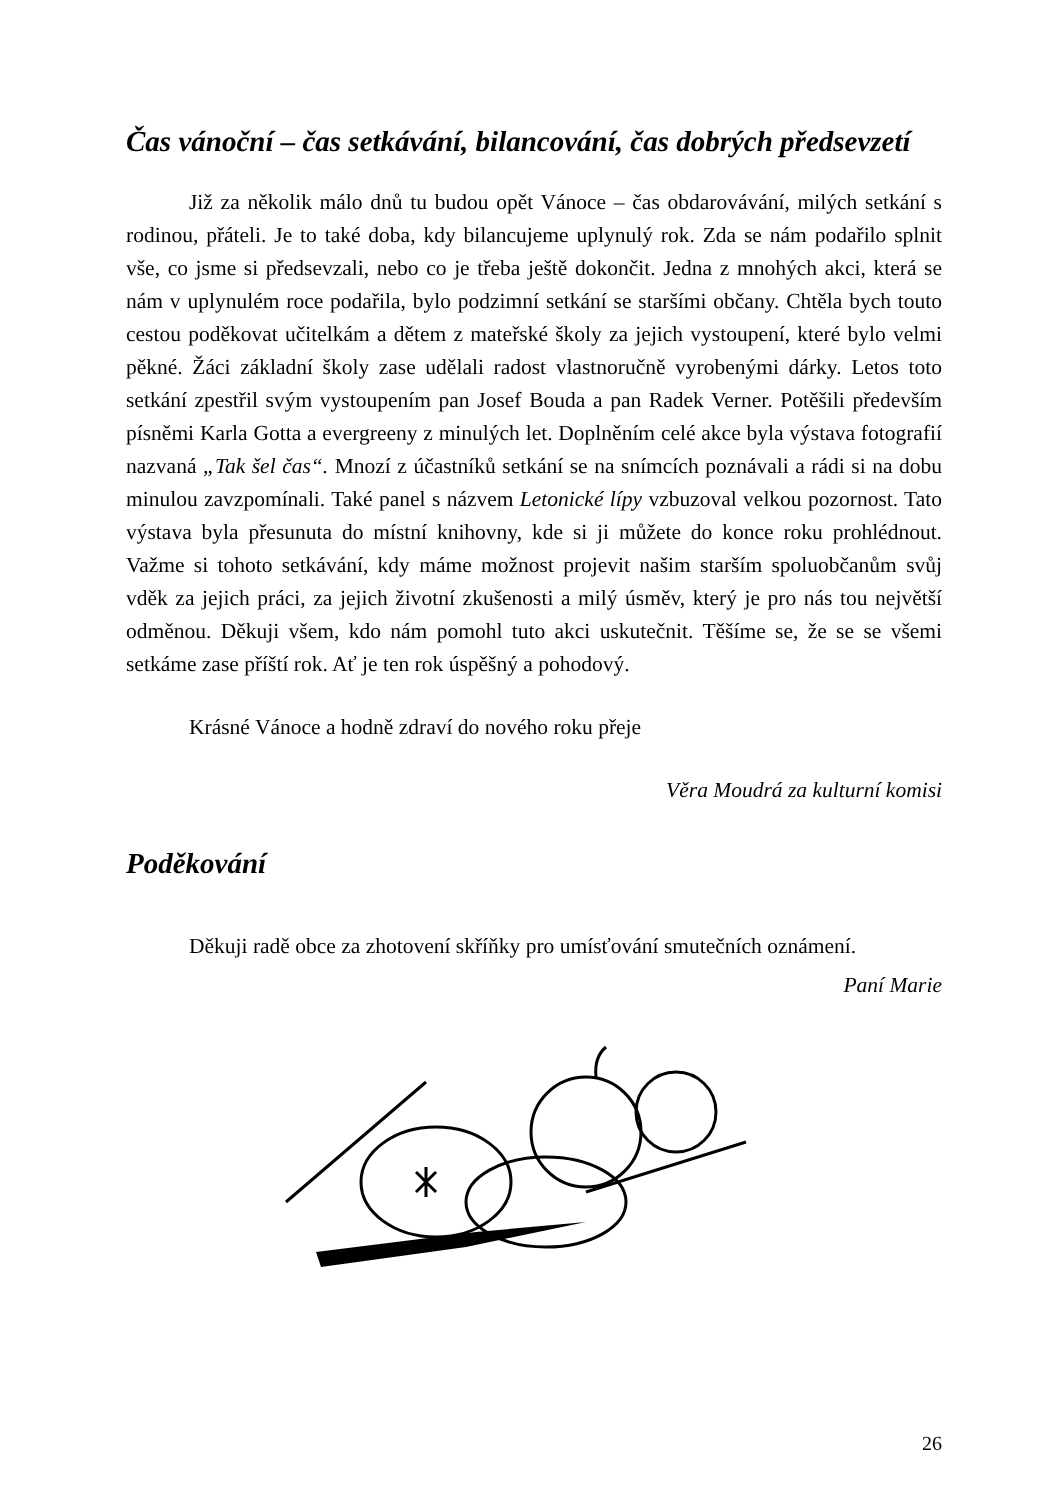Čas vánoční – čas setkávání, bilancování, čas dobrých předsevzetí
Již za několik málo dnů tu budou opět Vánoce – čas obdarovávání, milých setkání s rodinou, přáteli. Je to také doba, kdy bilancujeme uplynulý rok. Zda se nám podařilo splnit vše, co jsme si předsevzali, nebo co je třeba ještě dokončit. Jedna z mnohých akci, která se nám v uplynulém roce podařila, bylo podzimní setkání se staršími občany. Chtěla bych touto cestou poděkovat učitelkám a dětem z mateřské školy za jejich vystoupení, které bylo velmi pěkné. Žáci základní školy zase udělali radost vlastnoručně vyrobenými dárky. Letos toto setkání zpestřil svým vystoupením pan Josef Bouda a pan Radek Verner. Potěšili především písněmi Karla Gotta a evergreeny z minulých let. Doplněním celé akce byla výstava fotografií nazvaná „Tak šel čas“. Mnozí z účastníků setkání se na snímcích poznávali a rádi si na dobu minulou zavzpomínali. Také panel s názvem Letonické lípy vzbuzoval velkou pozornost. Tato výstava byla přesunuta do místní knihovny, kde si ji můžete do konce roku prohlédnout. Važme si tohoto setkávání, kdy máme možnost projevit našim starším spoluobčanům svůj vděk za jejich práci, za jejich životní zkušenosti a milý úsměv, který je pro nás tou největší odměnou. Děkuji všem, kdo nám pomohl tuto akci uskutečnit. Těšíme se, že se se všemi setkáme zase příští rok. Ať je ten rok úspěšný a pohodový.
Krásné Vánoce a hodně zdraví do nového roku přeje
Věra Moudrá za kulturní komisi
Poděkování
Děkuji radě obce za zhotovení skříňky pro umísťování smutečních oznámení.
Paní Marie
26